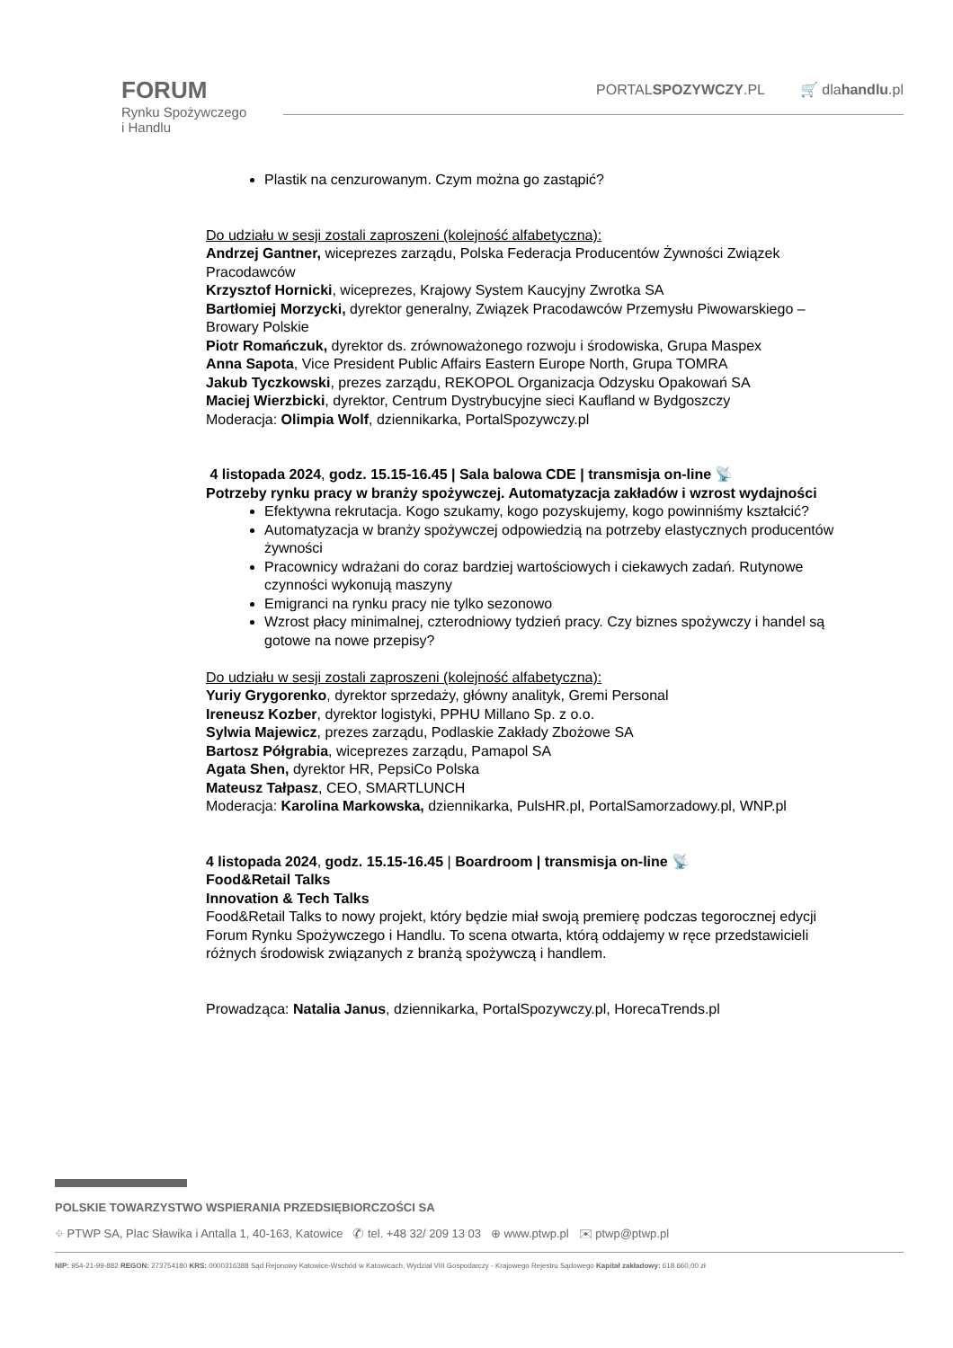FORUM
Rynku Spożywczego
i Handlu
PORTALSPOZYWCZY.PL 🛒 dlahandlu.pl
Plastik na cenzurowanym. Czym można go zastąpić?
Do udziału w sesji zostali zaproszeni (kolejność alfabetyczna):
Andrzej Gantner, wiceprezes zarządu, Polska Federacja Producentów Żywności Związek Pracodawców
Krzysztof Hornicki, wiceprezes, Krajowy System Kaucyjny Zwrotka SA
Bartłomiej Morzycki, dyrektor generalny, Związek Pracodawców Przemysłu Piwowarskiego – Browary Polskie
Piotr Romańczuk, dyrektor ds. zrównoważonego rozwoju i środowiska, Grupa Maspex
Anna Sapota, Vice President Public Affairs Eastern Europe North, Grupa TOMRA
Jakub Tyczkowski, prezes zarządu, REKOPOL Organizacja Odzysku Opakowań SA
Maciej Wierzbicki, dyrektor, Centrum Dystrybucyjne sieci Kaufland w Bydgoszczy
Moderacja: Olimpia Wolf, dziennikarka, PortalSpozywczy.pl
4 listopada 2024, godz. 15.15-16.45 | Sala balowa CDE | transmisja on-line 📡
Potrzeby rynku pracy w branży spożywczej. Automatyzacja zakładów i wzrost wydajności
Efektywna rekrutacja. Kogo szukamy, kogo pozyskujemy, kogo powinniśmy kształcić?
Automatyzacja w branży spożywczej odpowiedzią na potrzeby elastycznych producentów żywności
Pracownicy wdrażani do coraz bardziej wartościowych i ciekawych zadań. Rutynowe czynności wykonują maszyny
Emigranci na rynku pracy nie tylko sezonowo
Wzrost płacy minimalnej, czterodniowy tydzień pracy. Czy biznes spożywczy i handel są gotowe na nowe przepisy?
Do udziału w sesji zostali zaproszeni (kolejność alfabetyczna):
Yuriy Grygorenko, dyrektor sprzedaży, główny analityk, Gremi Personal
Ireneusz Kozber, dyrektor logistyki, PPHU Millano Sp. z o.o.
Sylwia Majewicz, prezes zarządu, Podlaskie Zakłady Zbożowe SA
Bartosz Półgrabia, wiceprezes zarządu, Pamapol SA
Agata Shen, dyrektor HR, PepsiCo Polska
Mateusz Tałpasz, CEO, SMARTLUNCH
Moderacja: Karolina Markowska, dziennikarka, PulsHR.pl, PortalSamorzadowy.pl, WNP.pl
4 listopada 2024, godz. 15.15-16.45 | Boardroom | transmisja on-line 📡
Food&Retail Talks
Innovation & Tech Talks
Food&Retail Talks to nowy projekt, który będzie miał swoją premierę podczas tegorocznej edycji Forum Rynku Spożywczego i Handlu. To scena otwarta, którą oddajemy w ręce przedstawicieli różnych środowisk związanych z branżą spożywczą i handlem.
Prowadząca: Natalia Janus, dziennikarka, PortalSpozywczy.pl, HorecaTrends.pl
POLSKIE TOWARZYSTWO WSPIERANIA PRZEDSIĘBIORCZOŚCI SA
⌖ PTWP SA, Plac Sławika i Antalla 1, 40-163, Katowice ✆ tel. +48 32/ 209 13 03 ⊕ www.ptwp.pl ✉ ptwp@ptwp.pl
NIP: 954-21-99-882 REGON: 273754180 KRS: 0000316388 Sąd Rejonowy Katowice-Wschód w Katowicach, Wydział VIII Gospodarczy - Krajowego Rejestru Sądowego Kapitał zakładowy: 618 660,00 zł